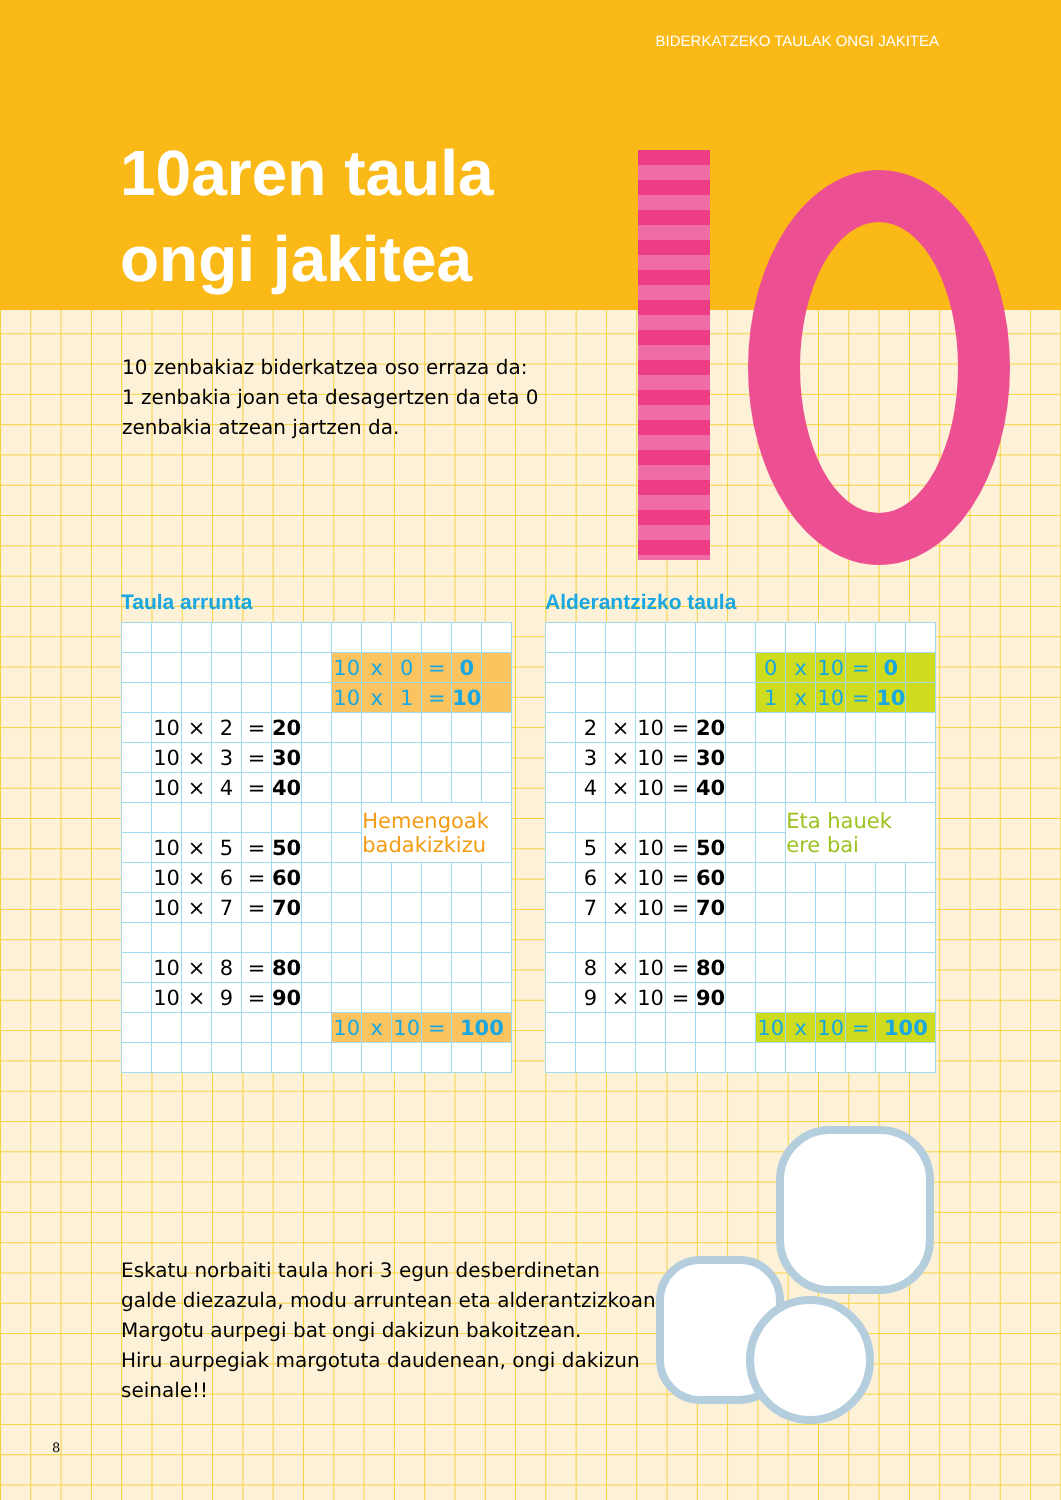BIDERKATZEKO TAULAK ONGI JAKITEA
10aren taula
ongi jakitea
10 zenbakiaz biderkatzea oso erraza da:
1 zenbakia joan eta desagertzen da eta 0
zenbakia atzean jartzen da.
Taula arrunta
| | | | | | | | 10 | x | 0 | = | 0 | |
| | | | | | | | 10 | x | 1 | = | 10 | |
| | 10 | × | 2 | = | 20 | | | | | | | |
| | 10 | × | 3 | = | 30 | | | | | | | |
| | 10 | × | 4 | = | 40 | | | | | | | |
| | | | | | | | | Hemengoak badakizkizu | | | | |
| | 10 | × | 5 | = | 50 | | | | | | | |
| | 10 | × | 6 | = | 60 | | | | | | | |
| | 10 | × | 7 | = | 70 | | | | | | | |
| | 10 | × | 8 | = | 80 | | | | | | | |
| | 10 | × | 9 | = | 90 | | | | | | | |
| | | | | | | | 10 | x | 10 | = | 100 | |
Alderantzizko taula
| | | | | | | | 0 | x | 10 | = | 0 | |
| | | | | | | | 1 | x | 10 | = | 10 | |
| | 2 | × | 10 | = | 20 | | | | | | | |
| | 3 | × | 10 | = | 30 | | | | | | | |
| | 4 | × | 10 | = | 40 | | | | | | | |
| | | | | | | | | Eta hauek ere bai | | | | |
| | 5 | × | 10 | = | 50 | | | | | | | |
| | 6 | × | 10 | = | 60 | | | | | | | |
| | 7 | × | 10 | = | 70 | | | | | | | |
| | 8 | × | 10 | = | 80 | | | | | | | |
| | 9 | × | 10 | = | 90 | | | | | | | |
| | | | | | | | 10 | x | 10 | = | 100 | |
Eskatu norbaiti taula hori 3 egun desberdinetan
galde diezazula, modu arruntean eta alderantzizkoan.
Margotu aurpegi bat ongi dakizun bakoitzean.
Hiru aurpegiak margotuta daudenean, ongi dakizun
seinale!!
8